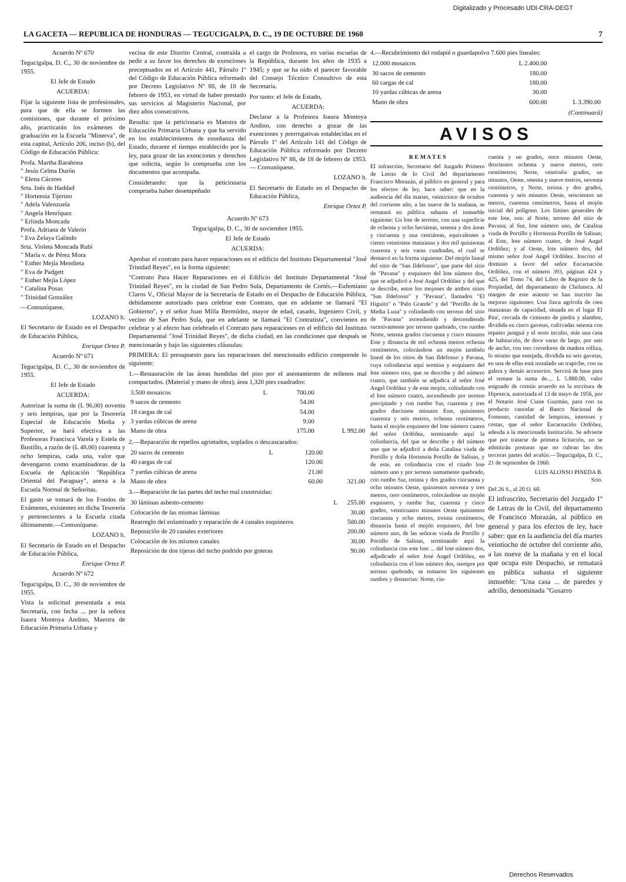Digitalizado y Procesado UDI-CRA-DEGT
LA GACETA — REPUBLICA DE HONDURAS — TEGUCIGALPA, D. C., 19 DE OCTUBRE DE 1960 7
Acuerdo Nº 670
Tegucigalpa, D. C., 30 de noviembre de 1955.
El Jefe de Estado
ACUERDA:
Fijar la siguiente lista de profesionales, para que de ella se formen las comisiones, que durante el próximo año, practicarán los exámenes de graduación en la Escuela "Minerva", de esta capital, Artículo 206, inciso (b), del Código de Educación Pública:
Profa. Martha Barahona
" Jesús Celma Durón
" Elena Cáceres
Srta. Inés de Haddad
" Hortensia Tijerino
" Adela Valenzuela
" Angela Henríquez
" Erlinda Moncada
Profa. Adriana de Valerio
" Eva Zelaya Galindo
Srta. Violeta Moncada Rubí
" María v. de Pérez Mora
" Esther Mejía Mendieta
" Eva de Padgett
" Esther Mejía López
" Catalina Posas
" Trinidad González
—Comuníquese.
LOZANO h.
El Secretario de Estado en el Despacho de Educación Pública,
Enrique Ortez P.
Acuerdo Nº 671
Tegucigalpa, D. C., 30 de noviembre de 1955.
El Jefe de Estado
ACUERDA:
Autorizar la suma de (L 96.00) noventa y seis lempiras, que por la Tesorería Especial de Educación Media y Superior, se hará efectiva a las Profesoras Francisca Varela y Estela de Bustillo, a razón de (L 48.00) cuarenta y ocho lempiras, cada una, valor que devengaron como examinadoras de la Escuela de Aplicación "República Oriental del Paraguay", anexa a la Escuela Normal de Señoritas.
El gasto se tomará de los Fondos de Exámenes, existentes en dicha Tesorería y pertenecientes a la Escuela citada últimamente.—Comuníquese.
LOZANO h.
El Secretario de Estado en el Despacho de Educación Pública,
Enrique Ortez P.
Acuerdo Nº 672
Tegucigalpa, D. C., 30 de noviembre de 1955.
Vista la solicitud presentada a esta Secretaría, con fecha ... por la señora Isaura Montoya Andino, Maestra de Educación Primaria Urbana y
vecina de este Distrito Central, contraída a pedir a su favor los derechos de exenciones preceptuados en el Artículo 441, Párrafo 1º del Código de Educación Pública reformado por Decreto Legislativo Nº 88, de 18 de febrero de 1953, en virtud de haber prestado sus servicios al Magisterio Nacional, por diez años consecutivos.
Resulta: que la peticionaria es Maestra de Educación Primaria Urbana y que ha servido en los establecimientos de enseñanza del Estado, durante el tiempo establecido por la ley, para gozar de las exenciones y derechos que solicita, según lo comprueba con los documentos que acompaña.
Considerando: que la peticionaria comprueba haber desempeñado
el cargo de Profesora, en varias escuelas de la República, durante los años de 1935 a 1945; y que se ha oído el parecer favorable del Consejo Técnico Consultivo de esta Secretaría.
Por tanto: el Jefe de Estado,
ACUERDA:
Declarar a la Profesora Isaura Montoya Andino, con derecho a gozar de las exenciones y prerrogativas establecidas en el Párrafo 1º del Artículo 141 del Código de Educación Pública reformado por Decreto Legislativo Nº 88, de 18 de febrero de 1953. — Comuníquese.
LOZANO h.
El Secretario de Estado en el Despacho de Educación Pública,
Enrique Ortez P.
Acuerdo Nº 673
Tegucigalpa, D. C., 30 de noviembre 1955.
El Jefe de Estado
ACUERDA:
Aprobar el contrato para hacer reparaciones en el edificio del Instituto Departamental "José Trinidad Reyes", en la forma siguiente:
"Contrato Para Hacer Reparaciones en el Edificio del Instituto Departamental "José Trinidad Reyes", en la ciudad de San Pedro Sula, Departamento de Cortés.—Eufemiano Claros V., Oficial Mayor de la Secretaría de Estado en el Despacho de Educación Pública, debidamente autorizado para celebrar este Contrato, que en adelante se llamará "El Gobierno", y el señor Juan Milla Bermúdez, mayor de edad, casado, Ingeniero Civil, y vecino de San Pedro Sula, que en adelante se llamará "El Contratista", convienen en celebrar y al efecto han celebrado el Contrato para reparaciones en el edificio del Instituto Departamental "José Trinidad Reyes", de dicha ciudad, en las condiciones que después se mencionarán y bajo las siguientes cláusulas:
PRIMERA: El presupuesto para las reparaciones del mencionado edificio comprende lo siguiente:
1.—Restauración de las áreas hundidas del piso por el asentamiento de rellenos mal compactados. (Material y mano de obra); área 1,320 pies cuadrados:
| 3.500 mosaicos | L | 700.00 | |
| 9 sacos de cemento | | 54.00 | |
| 18 cargas de cal | | 54.00 | |
| 3 yardas cúbicas de arena | | 9.00 | |
| Mano de obra | | 175.00 | L 992.00 |
2.—Reparación de repellos agrietados, soplados o descascarados:
| 20 sacos de cemento | L | 120.00 | |
| 40 cargas de cal | | 120.00 | |
| 7 yardas cúbicas de arena | | 21.00 | |
| Mano de obra | | 60.00 | 321.00 |
3.—Reparación de las partes del techo mal construidas:
| 30 láminas asbesto-cemento | L | 255.00 |
| Colocación de las mismas láminas | | 30.00 |
| Rearreglo del enlaminado y reparación de 4 canales esquineros | | 500.00 |
| Reposición de 20 canales exteriores | | 200.00 |
| Colocación de los mismos canales | | 30.00 |
| Reposición de dos tijeras del techo podrido por goteras | | 90.00 |
4.—Recubrimiento del rodapié o guardapolvo 7.600 pies lineales:
| 12.000 mosaicos | L 2.400.00 | |
| 30 sacos de cemento | 180.00 | |
| 60 cargas de cal | 180.00 | |
| 10 yardas cúbicas de arena | 30.00 | |
| Mano de obra | 600.00 | L 3.390.00 |
(Continuará)
AVISOS
R E M A T E S
El infrascrito, Secretario del Juzgado Primero de Letras de lo Civil del departamento Francisco Morazán, al público en general y para los efectos de ley, hace saber: que en la audiencia del día martes, veinticinco de octubre del corriente año, a las nueve de la mañana, se rematará en pública subasta el inmueble siguiente: Un lote de terreno, con una superficie de ochenta y ocho hectáreas, setenta y dos áreas y cincuenta y una centiáreas, equivalentes a ciento veintisiete manzanas y dos mil quinientas cuarenta y seis varas cuadradas, el cual se demarcó en la forma siguiente: Del mojón lineal del sitio de "San Ildefonso", que parte del sitio de "Pavana" y esquinero del lote número dos, que se adjudicó a José Angel Ordóñez y del que se describe, entre los mojones de ambos sitios "San Ildefonso" y "Pavana", llamados "El Higuito" o "Palo Grande" y del "Portillo de la Media Luna" y colindando con terreno del sitio de "Pavana" ascendiendo y descendiendo sucesivamente por terreno quebrado, con rumbo Norte, setenta grados cincuenta y cinco minutos Este y distancia de mil ochenta metros ochenta centímetros, colocándose un mojón también lineal de los sitios de San Ildefonso y Pavana, cuya colindancia aquí termina y esquinero del lote número tres, que se describe y del número cuatro, que también se adjudica al señor José Angel Ordóñez y de este mojón, colindando con el lote número cuatro, ascendiendo por terreno precipitado y con rumbo Sur, cuarenta y tres grados diecisiete minutos Este, quinientos cuarenta y seis metros, ochenta centímetros, hasta el mojón esquinero del lote número cuatro del señor Ordóñez, terminando aquí la colindancia, del que se describe y del número uno que se adjudicó a doña Catalina viuda de Portillo y doña Hortensia Portillo de Salinas, y de este, en colindancia con el citado lote número uno y por terreno sumamente quebrado, con rumbo Sur, treinta y dos grados cincuenta y ocho minutos Oeste, quinientos noventa y tres metros, cero centímetros, colocándose un mojón esquinero, y rumbo Sur, cuarenta y cinco grados, veinticuatro minutos Oeste quinientos cincuenta y ocho metros, treinta centímetros, distancia hasta el mojón esquinero, del lote número uno, de las señoras viuda de Portillo y Portillo de Salinas, terminando aquí la colindancia con este lote ... del lote número dos, adjudicado al señor José Angel Ordóñez, en colindancia con el lote número dos, siempre por terreno quebrado, se tomaron los siguientes rumbos y distancias: Norte, cin-
cuenta y un grados, once minutos Oeste, doscientos ochenta y nueve metros, cero centímetros; Norte, veintiséis grados, un minutos, Oeste, setenta y nueve metros, noventa centímetros, y Norte, treinta y dos grados, cuarenta y seis minutos Oeste, seiscientos un metros, cuarenta centímetros, hasta el mojón inicial del polígono. Los límites generales de este lote, son: al Norte, terreno del sitio de Pavana; al Sur, lote número uno, de Catalina viuda de Portillo y Hortensia Portillo de Salinas; al Este, lote número cuatro, de José Angel Ordóñez; y al Oeste, lote número dos, del mismo señor José Angel Ordóñez. Inscrito el dominio a favor del señor Encarnación Ordóñez, con el número 393, páginas 424 y 425, del Tomo 74, del Libro de Registro de la Propiedad, del departamento de Choluteca. Al margen de este asiento se han inscrito las mejoras siguientes: Una finca agrícola de cien manzanas de capacidad, situada en el lugar El Pita', cercada de cimiento de piedra y alambre, dividida en cinco gavetas, cultivadas setenta con repasto jaraguá y el resto inculto, más una casa de habitación, de doce varas de largo, por seis de ancho, con tres corredores de madera rolliza, lo mismo que entejada, dividida en seis gavetas, en una de ellas está instalado un trapiche, con su galera y demás accesorios. Servirá de base para el remate la suma de.... L 5.880.00, valor asignado de común acuerdo en la escritura de Hipoteca, autorizada el 13 de mayo de 1956, por el Notario José Ciane Guzmán, para con su producto cancelar al Banco Nacional de Fomento, cantidad de lempiras, intereses y costas, que el señor Encarnación Ordóñez, adeuda a la mencionada Institución. Se advierte que por tratarse de primera licitación, no se admitirán posturas que no cubran las dos terceras partes del avalúo.—Tegucigalpa, D. C., 21 de septiembre de 1960.
LUIS ALONSO PINEDA B.
Srio.
Del 26 S., al 20 O. 60.
El infrascrito, Secretario del Juzgado 1º de Letras de lo Civil, del departamento de Francisco Morazán, al público en general y para los efectos de ley, hace saber: que en la audiencia del día martes veintiocho de octubre del corriente año, a las nueve de la mañana y en el local que ocupa este Despacho, se rematará en pública subasta el siguiente inmueble: "Una casa ... de paredes y adrillo, denominada "Gusarro
Derechos Reservados